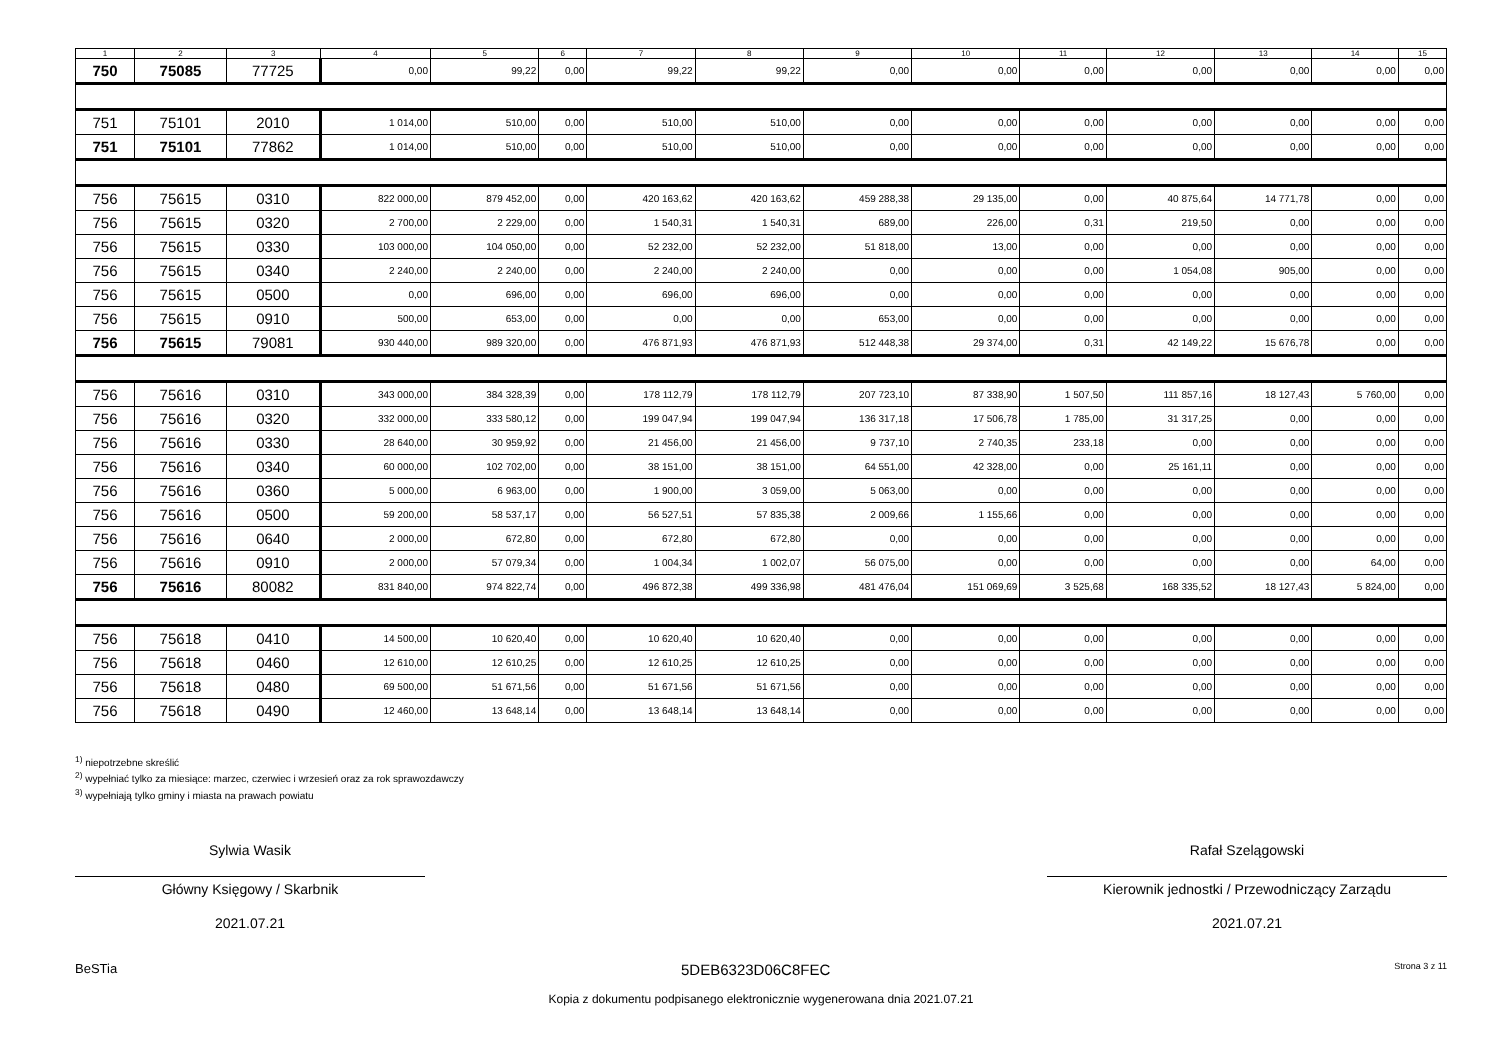| 1 | 2 | 3 | 4 | 5 | 6 | 7 | 8 | 9 | 10 | 11 | 12 | 13 | 14 | 15 |
| --- | --- | --- | --- | --- | --- | --- | --- | --- | --- | --- | --- | --- | --- | --- |
| 750 | 75085 | 77725 | 0,00 | 99,22 | 0,00 | 99,22 | 99,22 | 0,00 | 0,00 | 0,00 | 0,00 | 0,00 | 0,00 | 0,00 |
| 751 | 75101 | 2010 | 1 014,00 | 510,00 | 0,00 | 510,00 | 510,00 | 0,00 | 0,00 | 0,00 | 0,00 | 0,00 | 0,00 | 0,00 |
| 751 | 75101 | 77862 | 1 014,00 | 510,00 | 0,00 | 510,00 | 510,00 | 0,00 | 0,00 | 0,00 | 0,00 | 0,00 | 0,00 | 0,00 |
| 756 | 75615 | 0310 | 822 000,00 | 879 452,00 | 0,00 | 420 163,62 | 420 163,62 | 459 288,38 | 29 135,00 | 0,00 | 40 875,64 | 14 771,78 | 0,00 | 0,00 |
| 756 | 75615 | 0320 | 2 700,00 | 2 229,00 | 0,00 | 1 540,31 | 1 540,31 | 689,00 | 226,00 | 0,31 | 219,50 | 0,00 | 0,00 | 0,00 |
| 756 | 75615 | 0330 | 103 000,00 | 104 050,00 | 0,00 | 52 232,00 | 52 232,00 | 51 818,00 | 13,00 | 0,00 | 0,00 | 0,00 | 0,00 | 0,00 |
| 756 | 75615 | 0340 | 2 240,00 | 2 240,00 | 0,00 | 2 240,00 | 2 240,00 | 0,00 | 0,00 | 0,00 | 1 054,08 | 905,00 | 0,00 | 0,00 |
| 756 | 75615 | 0500 | 0,00 | 696,00 | 0,00 | 696,00 | 696,00 | 0,00 | 0,00 | 0,00 | 0,00 | 0,00 | 0,00 | 0,00 |
| 756 | 75615 | 0910 | 500,00 | 653,00 | 0,00 | 0,00 | 0,00 | 653,00 | 0,00 | 0,00 | 0,00 | 0,00 | 0,00 | 0,00 |
| 756 | 75615 | 79081 | 930 440,00 | 989 320,00 | 0,00 | 476 871,93 | 476 871,93 | 512 448,38 | 29 374,00 | 0,31 | 42 149,22 | 15 676,78 | 0,00 | 0,00 |
| 756 | 75616 | 0310 | 343 000,00 | 384 328,39 | 0,00 | 178 112,79 | 178 112,79 | 207 723,10 | 87 338,90 | 1 507,50 | 111 857,16 | 18 127,43 | 5 760,00 | 0,00 |
| 756 | 75616 | 0320 | 332 000,00 | 333 580,12 | 0,00 | 199 047,94 | 199 047,94 | 136 317,18 | 17 506,78 | 1 785,00 | 31 317,25 | 0,00 | 0,00 | 0,00 |
| 756 | 75616 | 0330 | 28 640,00 | 30 959,92 | 0,00 | 21 456,00 | 21 456,00 | 9 737,10 | 2 740,35 | 233,18 | 0,00 | 0,00 | 0,00 | 0,00 |
| 756 | 75616 | 0340 | 60 000,00 | 102 702,00 | 0,00 | 38 151,00 | 38 151,00 | 64 551,00 | 42 328,00 | 0,00 | 25 161,11 | 0,00 | 0,00 | 0,00 |
| 756 | 75616 | 0360 | 5 000,00 | 6 963,00 | 0,00 | 1 900,00 | 3 059,00 | 5 063,00 | 0,00 | 0,00 | 0,00 | 0,00 | 0,00 | 0,00 |
| 756 | 75616 | 0500 | 59 200,00 | 58 537,17 | 0,00 | 56 527,51 | 57 835,38 | 2 009,66 | 1 155,66 | 0,00 | 0,00 | 0,00 | 0,00 | 0,00 |
| 756 | 75616 | 0640 | 2 000,00 | 672,80 | 0,00 | 672,80 | 672,80 | 0,00 | 0,00 | 0,00 | 0,00 | 0,00 | 0,00 | 0,00 |
| 756 | 75616 | 0910 | 2 000,00 | 57 079,34 | 0,00 | 1 004,34 | 1 002,07 | 56 075,00 | 0,00 | 0,00 | 0,00 | 0,00 | 64,00 | 0,00 |
| 756 | 75616 | 80082 | 831 840,00 | 974 822,74 | 0,00 | 496 872,38 | 499 336,98 | 481 476,04 | 151 069,69 | 3 525,68 | 168 335,52 | 18 127,43 | 5 824,00 | 0,00 |
| 756 | 75618 | 0410 | 14 500,00 | 10 620,40 | 0,00 | 10 620,40 | 10 620,40 | 0,00 | 0,00 | 0,00 | 0,00 | 0,00 | 0,00 | 0,00 |
| 756 | 75618 | 0460 | 12 610,00 | 12 610,25 | 0,00 | 12 610,25 | 12 610,25 | 0,00 | 0,00 | 0,00 | 0,00 | 0,00 | 0,00 | 0,00 |
| 756 | 75618 | 0480 | 69 500,00 | 51 671,56 | 0,00 | 51 671,56 | 51 671,56 | 0,00 | 0,00 | 0,00 | 0,00 | 0,00 | 0,00 | 0,00 |
| 756 | 75618 | 0490 | 12 460,00 | 13 648,14 | 0,00 | 13 648,14 | 13 648,14 | 0,00 | 0,00 | 0,00 | 0,00 | 0,00 | 0,00 | 0,00 |
<sup>1)</sup> niepotrzebne skreślić
<sup>2)</sup> wypełniać tylko za miesiące: marzec, czerwiec i wrzesień oraz za rok sprawozdawczy
<sup>3)</sup> wypełniają tylko gminy i miasta na prawach powiatu
Sylwia Wasik
Główny Księgowy / Skarbnik
2021.07.21
Rafał Szelągowski
Kierownik jednostki / Przewodniczący Zarządu
2021.07.21
BeSTia 5DEB6323D06C8FEC Strona 3 z 11
Kopia z dokumentu podpisanego elektronicznie wygenerowana dnia 2021.07.21